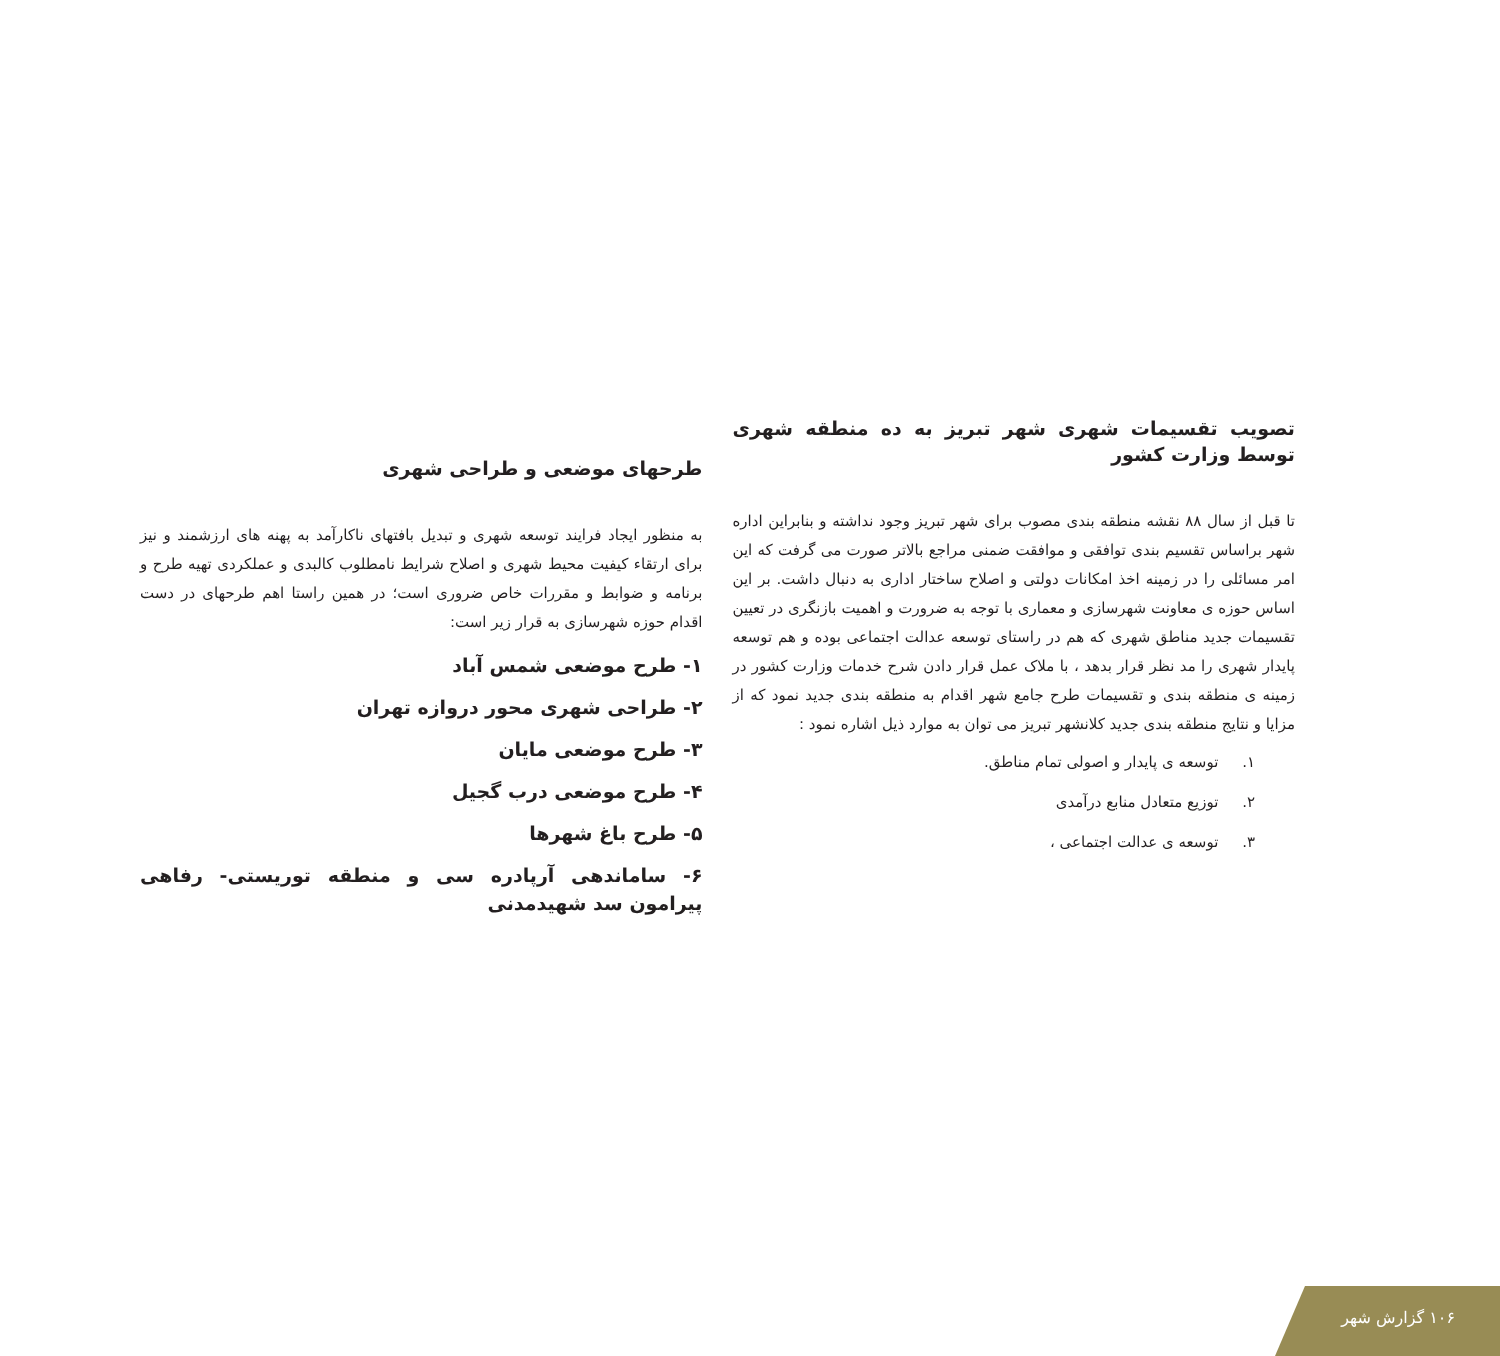طرحهای موضعی و طراحی شهری
به منظور ایجاد فرایند توسعه شهری و تبدیل بافتهای ناکارآمد به پهنه های ارزشمند و نیز برای ارتقاء کیفیت محیط شهری و اصلاح شرایط نامطلوب کالبدی و عملکردی تهیه طرح و برنامه و ضوابط و مقررات خاص ضروری است؛ در همین راستا اهم طرحهای در دست اقدام حوزه شهرسازی به قرار زیر است:
۱- طرح موضعی شمس آباد
۲- طراحی شهری محور دروازه تهران
۳- طرح موضعی مایان
۴- طرح موضعی درب گجیل
۵- طرح باغ شهرها
۶- ساماندهی آرپادره سی و منطقه توریستی- رفاهی پیرامون سد شهیدمدنی
تصویب تقسیمات شهری شهر تبریز به ده منطقه شهری توسط وزارت کشور
تا قبل از سال ۸۸ نقشه منطقه بندی مصوب برای شهر تبریز وجود نداشته و بنابراین اداره شهر براساس تقسیم بندی توافقی و موافقت ضمنی مراجع بالاتر صورت می گرفت که این امر مسائلی را در زمینه اخذ امکانات دولتی و اصلاح ساختار اداری به دنبال داشت. بر این اساس حوزه ی معاونت شهرسازی و معماری با توجه به ضرورت و اهمیت بازنگری در تعیین تقسیمات جدید مناطق شهری که هم در راستای توسعه عدالت اجتماعی بوده و هم توسعه پایدار شهری را مد نظر قرار بدهد ، با ملاک عمل قرار دادن شرح خدمات وزارت کشور در زمینه ی منطقه بندی و تقسیمات طرح جامع شهر اقدام به منطقه بندی جدید نمود که از مزایا و نتایج منطقه بندی جدید کلانشهر تبریز می توان به موارد ذیل اشاره نمود :
۱. توسعه ی پایدار و اصولی تمام مناطق.
۲. توزیع متعادل منابع درآمدی
۳. توسعه ی عدالت اجتماعی ،
۱۰۶ گزارش شهر